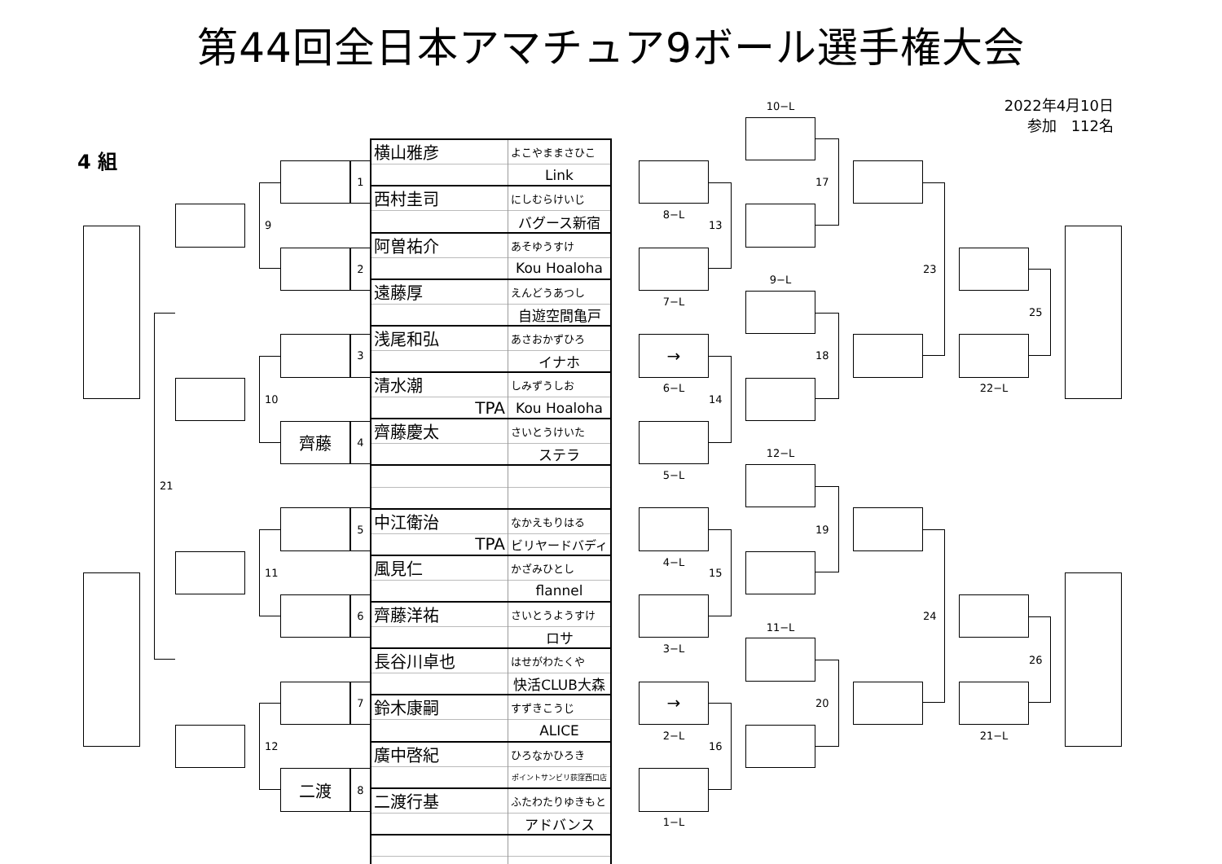第44回全日本アマチュア9ボール選手権大会
4 組
2022年4月10日
参加　112名
21
9
10
11
12
齊藤
二渡
1
2
3
4
5
6
7
8
| 横山雅彦 | よこやままさひこ |
| | Link |
| 西村圭司 | にしむらけいじ |
| | バグース新宿 |
| 阿曽祐介 | あそゆうすけ |
| | Kou Hoaloha |
| 遠藤厚 | えんどうあつし |
| | 自遊空間亀戸 |
| 浅尾和弘 | あさおかずひろ |
| | イナホ |
| 清水潮 | しみずうしお |
| TPA | Kou Hoaloha |
| 齊藤慶太 | さいとうけいた |
| | ステラ |
| 中江衛治 | なかえもりはる |
| TPA | ビリヤードバディ |
| 風見仁 | かざみひとし |
| | flannel |
| 齊藤洋祐 | さいとうようすけ |
| | ロサ |
| 長谷川卓也 | はせがわたくや |
| | 快活CLUB大森 |
| 鈴木康嗣 | すずきこうじ |
| | ALICE |
| 廣中啓紀 | ひろなかひろき |
| | ポイントサンビリ荻窪西口店 |
| 二渡行基 | ふたわたりゆきもと |
| | アドバンス |
8−L
7−L
→
6−L
5−L
4−L
3−L
→
2−L
1−L
13
14
15
16
10−L
9−L
12−L
11−L
17
18
19
20
23
24
22−L
21−L
25
26